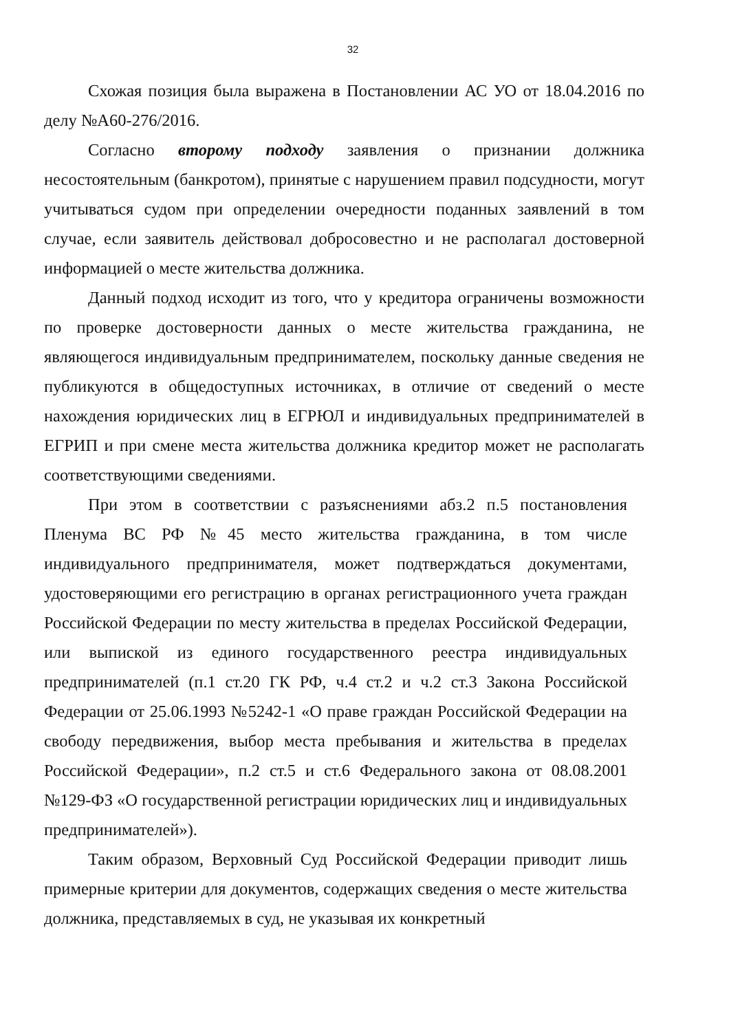32
Схожая позиция была выражена в Постановлении АС УО от 18.04.2016 по делу №А60-276/2016.
Согласно второму подходу заявления о признании должника несостоятельным (банкротом), принятые с нарушением правил подсудности, могут учитываться судом при определении очередности поданных заявлений в том случае, если заявитель действовал добросовестно и не располагал достоверной информацией о месте жительства должника.
Данный подход исходит из того, что у кредитора ограничены возможности по проверке достоверности данных о месте жительства гражданина, не являющегося индивидуальным предпринимателем, поскольку данные сведения не публикуются в общедоступных источниках, в отличие от сведений о месте нахождения юридических лиц в ЕГРЮЛ и индивидуальных предпринимателей в ЕГРИП и при смене места жительства должника кредитор может не располагать соответствующими сведениями.
При этом в соответствии с разъяснениями абз.2 п.5 постановления Пленума ВС РФ №45 место жительства гражданина, в том числе индивидуального предпринимателя, может подтверждаться документами, удостоверяющими его регистрацию в органах регистрационного учета граждан Российской Федерации по месту жительства в пределах Российской Федерации, или выпиской из единого государственного реестра индивидуальных предпринимателей (п.1 ст.20 ГК РФ, ч.4 ст.2 и ч.2 ст.3 Закона Российской Федерации от 25.06.1993 №5242-1 «О праве граждан Российской Федерации на свободу передвижения, выбор места пребывания и жительства в пределах Российской Федерации», п.2 ст.5 и ст.6 Федерального закона от 08.08.2001 №129-ФЗ «О государственной регистрации юридических лиц и индивидуальных предпринимателей»).
Таким образом, Верховный Суд Российской Федерации приводит лишь примерные критерии для документов, содержащих сведения о месте жительства должника, представляемых в суд, не указывая их конкретный